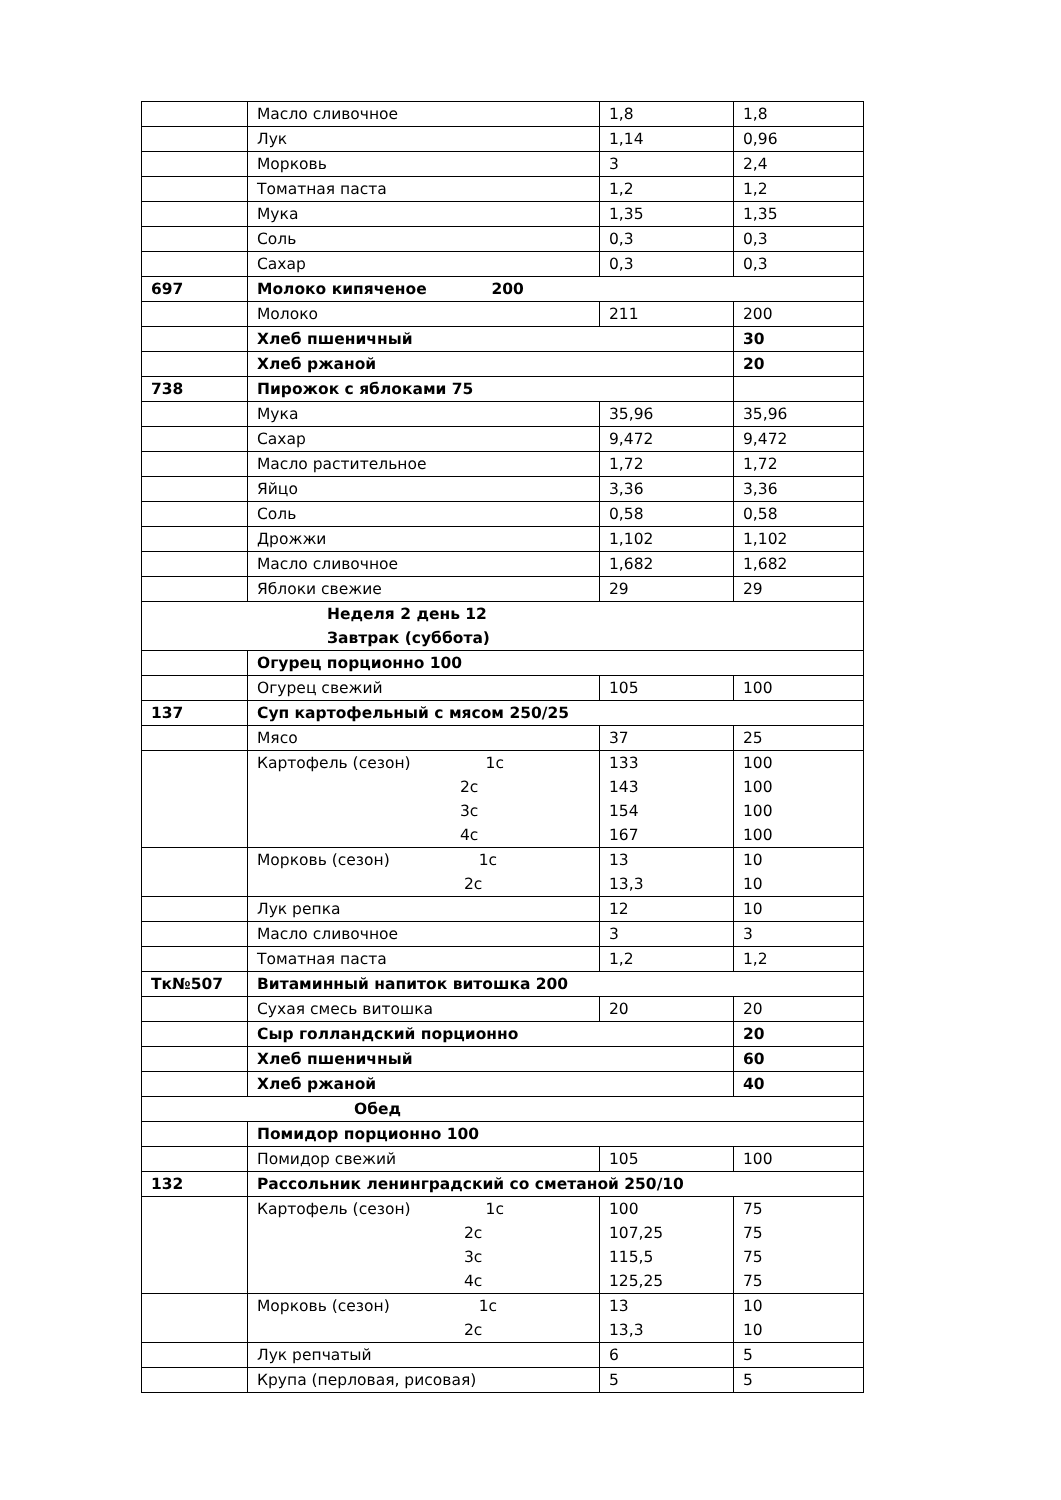| | Масло сливочное | 1,8 | 1,8 |
| | Лук | 1,14 | 0,96 |
| | Морковь | 3 | 2,4 |
| | Томатная паста | 1,2 | 1,2 |
| | Мука | 1,35 | 1,35 |
| | Соль | 0,3 | 0,3 |
| | Сахар | 0,3 | 0,3 |
| 697 | Молоко кипяченое 200 | | |
| | Молоко | 211 | 200 |
| | Хлеб пшеничный | | 30 |
| | Хлеб ржаной | | 20 |
| 738 | Пирожок с яблоками 75 | | |
| | Мука | 35,96 | 35,96 |
| | Сахар | 9,472 | 9,472 |
| | Масло растительное | 1,72 | 1,72 |
| | Яйцо | 3,36 | 3,36 |
| | Соль | 0,58 | 0,58 |
| | Дрожжи | 1,102 | 1,102 |
| | Масло сливочное | 1,682 | 1,682 |
| | Яблоки свежие | 29 | 29 |
| Неделя 2 день 12 Завтрак (суббота) | | | |
| | Огурец порционно 100 | | |
| | Огурец свежий | 105 | 100 |
| 137 | Суп картофельный с мясом 250/25 | | |
| | Мясо | 37 | 25 |
| | Картофель (сезон) 1с 2с 3с 4с | 133 143 154 167 | 100 100 100 100 |
| | Морковь (сезон) 1с 2с | 13 13,3 | 10 10 |
| | Лук репка | 12 | 10 |
| | Масло сливочное | 3 | 3 |
| | Томатная паста | 1,2 | 1,2 |
| Тк№507 | Витаминный напиток витошка 200 | | |
| | Сухая смесь витошка | 20 | 20 |
| | Сыр голландский порционно | | 20 |
| | Хлеб пшеничный | | 60 |
| | Хлеб ржаной | | 40 |
| Обед | | | |
| | Помидор порционно 100 | | |
| | Помидор свежий | 105 | 100 |
| 132 | Рассольник ленинградский со сметаной 250/10 | | |
| | Картофель (сезон) 1с 2с 3с 4с | 100 107,25 115,5 125,25 | 75 75 75 75 |
| | Морковь (сезон) 1с 2с | 13 13,3 | 10 10 |
| | Лук репчатый | 6 | 5 |
| | Крупа (перловая, рисовая) | 5 | 5 |